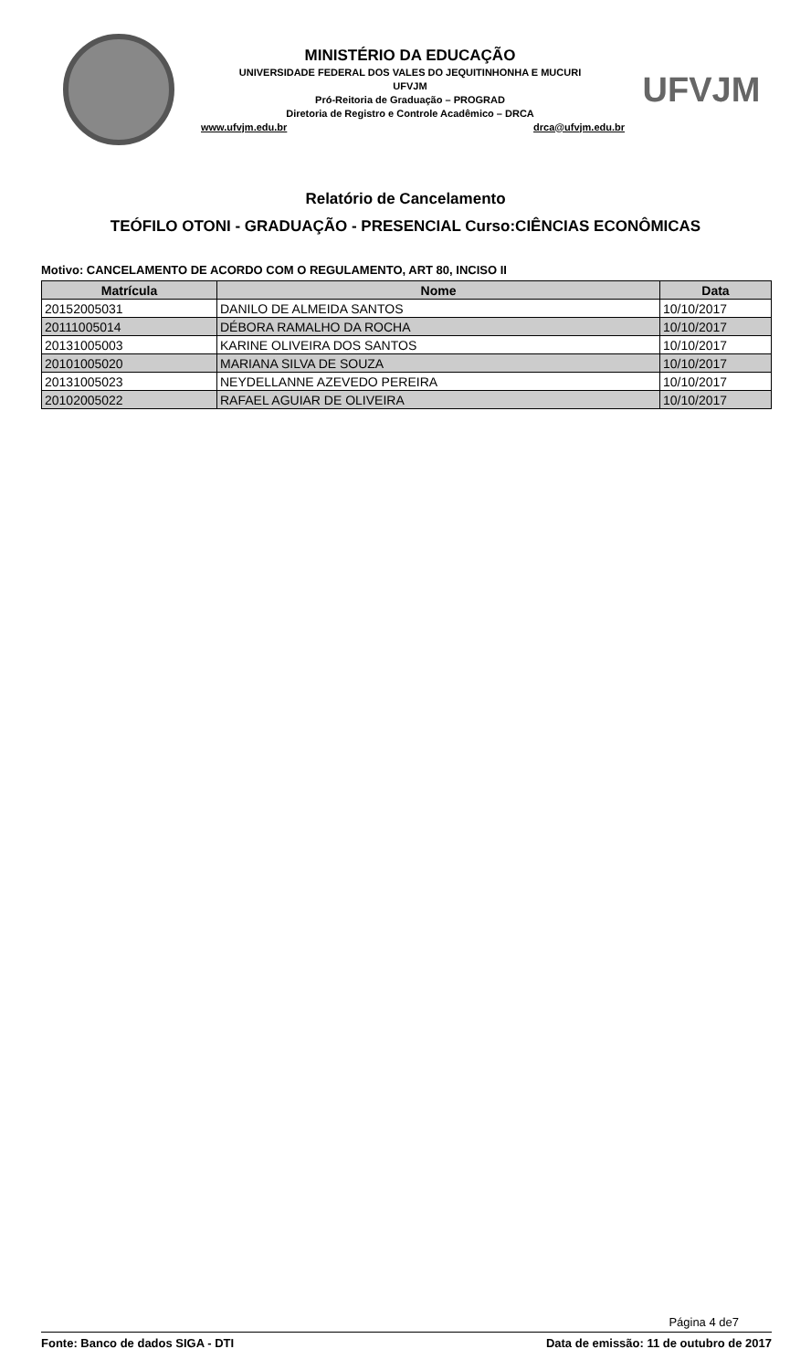MINISTÉRIO DA EDUCAÇÃO
UNIVERSIDADE FEDERAL DOS VALES DO JEQUITINHONHA E MUCURI
UFVJM
Pró-Reitoria de Graduação – PROGRAD
Diretoria de Registro e Controle Acadêmico – DRCA
www.ufvjm.edu.br drca@ufvjm.edu.br
UFVJM
Relatório de Cancelamento
TEÓFILO OTONI - GRADUAÇÃO - PRESENCIAL Curso:CIÊNCIAS ECONÔMICAS
Motivo: CANCELAMENTO DE ACORDO COM O REGULAMENTO, ART 80, INCISO II
| Matrícula | Nome | Data |
| --- | --- | --- |
| 20152005031 | DANILO DE ALMEIDA SANTOS | 10/10/2017 |
| 20111005014 | DÉBORA RAMALHO DA ROCHA | 10/10/2017 |
| 20131005003 | KARINE OLIVEIRA DOS SANTOS | 10/10/2017 |
| 20101005020 | MARIANA SILVA DE SOUZA | 10/10/2017 |
| 20131005023 | NEYDELLANNE AZEVEDO PEREIRA | 10/10/2017 |
| 20102005022 | RAFAEL AGUIAR DE OLIVEIRA | 10/10/2017 |
Página 4 de7
Fonte: Banco de dados SIGA - DTI Data de emissão: 11 de outubro de 2017